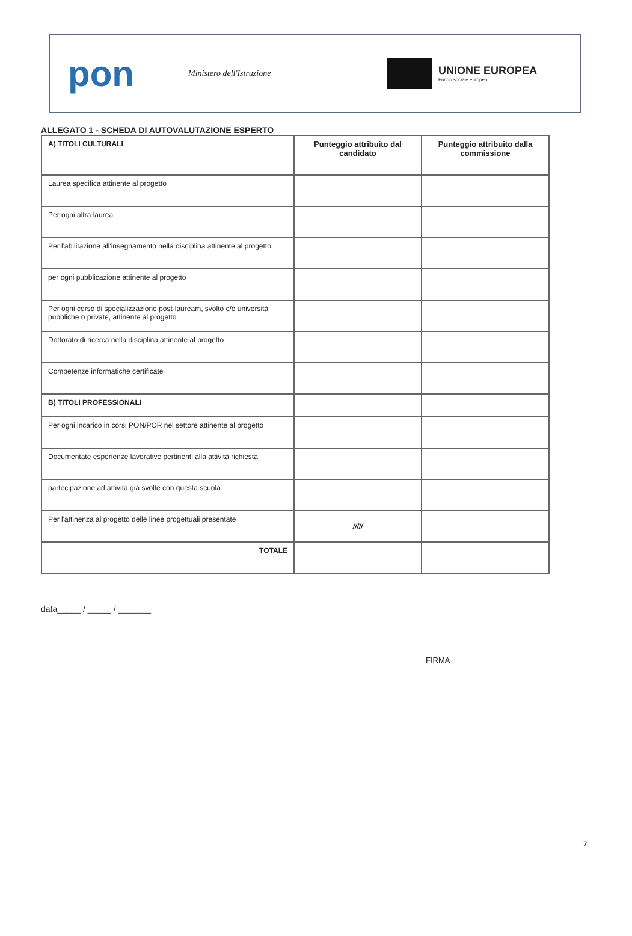pon
Ministero dell'Istruzione
UNIONE EUROPEA
Fondo sociale europeo
ALLEGATO 1 - SCHEDA DI AUTOVALUTAZIONE ESPERTO
| A) TITOLI CULTURALI | Punteggio attribuito dal candidato | Punteggio attribuito dalla commissione |
| --- | --- | --- |
| Laurea specifica attinente al progetto | | |
| Per ogni altra laurea | | |
| Per l'abilitazione all'insegnamento nella disciplina attinente al progetto | | |
| per ogni pubblicazione attinente al progetto | | |
| Per ogni corso di specializzazione post-lauream, svolto c/o università pubbliche o private, attinente al progetto | | |
| Dottorato di ricerca nella disciplina attinente al progetto | | |
| Competenze informatiche certificate | | |
| B) TITOLI PROFESSIONALI | | |
| Per ogni incarico in corsi PON/POR nel settore attinente al progetto | | |
| Documentate esperienze lavorative pertinenti alla attività richiesta | | |
| partecipazione ad attività già svolte con questa scuola | | |
| Per l'attinenza al progetto delle linee progettuali presentate | ///// | |
| TOTALE | | |
data_____ / _____ / _______
FIRMA
7